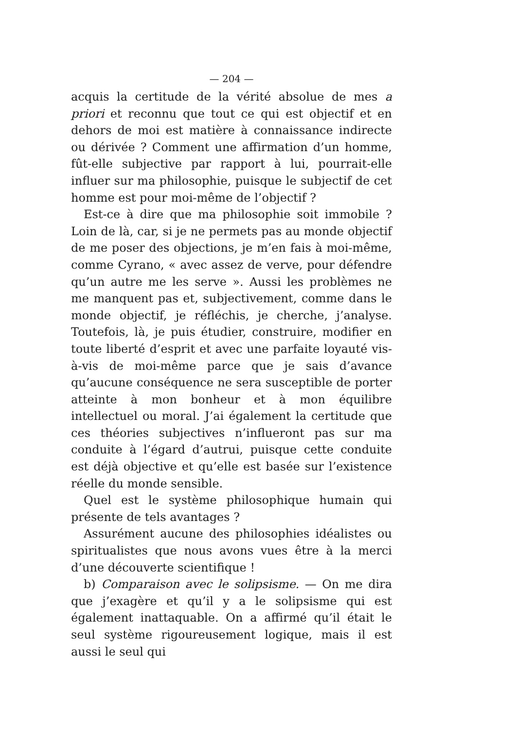— 204 —
acquis la certitude de la vérité absolue de mes a priori et reconnu que tout ce qui est objectif et en dehors de moi est matière à connaissance indirecte ou dérivée ? Comment une affirmation d’un homme, fût-elle subjective par rapport à lui, pourrait-elle influer sur ma philosophie, puisque le subjectif de cet homme est pour moi-même de l’objectif ?
Est-ce à dire que ma philosophie soit immobile ? Loin de là, car, si je ne permets pas au monde objectif de me poser des objections, je m’en fais à moi-même, comme Cyrano, « avec assez de verve, pour défendre qu’un autre me les serve ». Aussi les problèmes ne me manquent pas et, subjectivement, comme dans le monde objectif, je réfléchis, je cherche, j’analyse. Toutefois, là, je puis étudier, construire, modifier en toute liberté d’esprit et avec une parfaite loyauté vis-à-vis de moi-même parce que je sais d’avance qu’aucune conséquence ne sera susceptible de porter atteinte à mon bonheur et à mon équilibre intellectuel ou moral. J’ai également la certitude que ces théories subjectives n’influeront pas sur ma conduite à l’égard d’autrui, puisque cette conduite est déjà objective et qu’elle est basée sur l’existence réelle du monde sensible.
Quel est le système philosophique humain qui présente de tels avantages ?
Assurément aucune des philosophies idéalistes ou spiritualistes que nous avons vues être à la merci d’une découverte scientifique !
b) Comparaison avec le solipsisme. — On me dira que j’exagère et qu’il y a le solipsisme qui est également inattaquable. On a affirmé qu’il était le seul système rigoureusement logique, mais il est aussi le seul qui